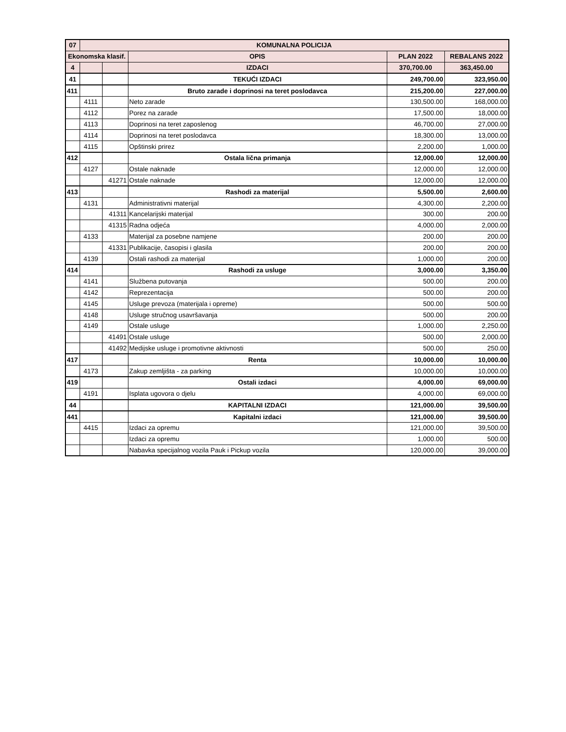| 07 | KOMUNALNA POLICIJA | | | | |
| Ekonomska klasif. | | | OPIS | PLAN 2022 | REBALANS 2022 |
| 4 | | | IZDACI | 370,700.00 | 363,450.00 |
| 41 | | | TEKUĆI IZDACI | 249,700.00 | 323,950.00 |
| 411 | | | Bruto zarade i doprinosi na teret poslodavca | 215,200.00 | 227,000.00 |
| | 4111 | | Neto zarade | 130,500.00 | 168,000.00 |
| | 4112 | | Porez na zarade | 17,500.00 | 18,000.00 |
| | 4113 | | Doprinosi na teret zaposlenog | 46,700.00 | 27,000.00 |
| | 4114 | | Doprinosi na teret poslodavca | 18,300.00 | 13,000.00 |
| | 4115 | | Opštinski prirez | 2,200.00 | 1,000.00 |
| 412 | | | Ostala lična primanja | 12,000.00 | 12,000.00 |
| | 4127 | | Ostale naknade | 12,000.00 | 12,000.00 |
| | | 41271 | Ostale naknade | 12,000.00 | 12,000.00 |
| 413 | | | Rashodi za materijal | 5,500.00 | 2,600.00 |
| | 4131 | | Administrativni materijal | 4,300.00 | 2,200.00 |
| | | 41311 | Kancelarijski materijal | 300.00 | 200.00 |
| | | 41315 | Radna odjeća | 4,000.00 | 2,000.00 |
| | 4133 | | Materijal za posebne namjene | 200.00 | 200.00 |
| | | 41331 | Publikacije, časopisi i glasila | 200.00 | 200.00 |
| | 4139 | | Ostali rashodi za materijal | 1,000.00 | 200.00 |
| 414 | | | Rashodi za usluge | 3,000.00 | 3,350.00 |
| | 4141 | | Službena putovanja | 500.00 | 200.00 |
| | 4142 | | Reprezentacija | 500.00 | 200.00 |
| | 4145 | | Usluge prevoza (materijala i opreme) | 500.00 | 500.00 |
| | 4148 | | Usluge stručnog usavršavanja | 500.00 | 200.00 |
| | 4149 | | Ostale usluge | 1,000.00 | 2,250.00 |
| | | 41491 | Ostale usluge | 500.00 | 2,000.00 |
| | | 41492 | Medijske usluge i promotivne aktivnosti | 500.00 | 250.00 |
| 417 | | | Renta | 10,000.00 | 10,000.00 |
| | 4173 | | Zakup zemljišta - za parking | 10,000.00 | 10,000.00 |
| 419 | | | Ostali izdaci | 4,000.00 | 69,000.00 |
| | 4191 | | Isplata ugovora o djelu | 4,000.00 | 69,000.00 |
| 44 | | | KAPITALNI IZDACI | 121,000.00 | 39,500.00 |
| 441 | | | Kapitalni izdaci | 121,000.00 | 39,500.00 |
| | 4415 | | Izdaci za opremu | 121,000.00 | 39,500.00 |
| | | | Izdaci za opremu | 1,000.00 | 500.00 |
| | | | Nabavka specijalnog vozila Pauk i Pickup vozila | 120,000.00 | 39,000.00 |